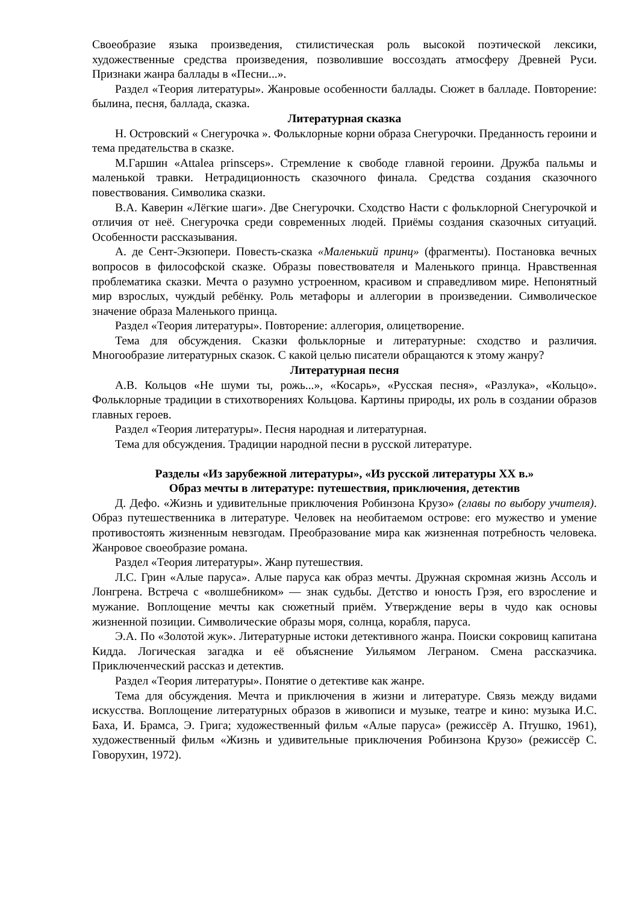Своеобразие языка произведения, стилистическая роль высокой поэтической лексики, художественные средства произведения, позволившие воссоздать атмосферу Древней Руси. Признаки жанра баллады в «Песни...».
Раздел «Теория литературы». Жанровые особенности баллады. Сюжет в балладе. Повторение: былина, песня, баллада, сказка.
Литературная сказка
Н. Островский « Снегурочка ». Фольклорные корни образа Снегурочки. Преданность героини и тема предательства в сказке.
М.Гаршин «Attalea prinsceps». Стремление к свободе главной героини. Дружба пальмы и маленькой травки. Нетрадиционность сказочного финала. Средства создания сказочного повествования. Символика сказки.
В.А. Каверин «Лёгкие шаги». Две Снегурочки. Сходство Насти с фольклорной Снегурочкой и отличия от неё. Снегурочка среди современных людей. Приёмы создания сказочных ситуаций. Особенности рассказывания.
А. де Сент-Экзюпери. Повесть-сказка «Маленький принц» (фрагменты). Постановка вечных вопросов в философской сказке. Образы повествователя и Маленького принца. Нравственная проблематика сказки. Мечта о разумно устроенном, красивом и справедливом мире. Непонятный мир взрослых, чуждый ребёнку. Роль метафоры и аллегории в произведении. Символическое значение образа Маленького принца.
Раздел «Теория литературы». Повторение: аллегория, олицетворение.
Тема для обсуждения. Сказки фольклорные и литературные: сходство и различия. Многообразие литературных сказок. С какой целью писатели обращаются к этому жанру?
Литературная песня
А.В. Кольцов «Не шуми ты, рожь...», «Косарь», «Русская песня», «Разлука», «Кольцо». Фольклорные традиции в стихотворениях Кольцова. Картины природы, их роль в создании образов главных героев.
Раздел «Теория литературы». Песня народная и литературная.
Тема для обсуждения. Традиции народной песни в русской литературе.
Разделы «Из зарубежной литературы», «Из русской литературы XX в.»
Образ мечты в литературе: путешествия, приключения, детектив
Д. Дефо. «Жизнь и удивительные приключения Робинзона Крузо» (главы по выбору учителя). Образ путешественника в литературе. Человек на необитаемом острове: его мужество и умение противостоять жизненным невзгодам. Преобразование мира как жизненная потребность человека. Жанровое своеобразие романа.
Раздел «Теория литературы». Жанр путешествия.
Л.С. Грин «Алые паруса». Алые паруса как образ мечты. Дружная скромная жизнь Ассоль и Лонгрена. Встреча с «волшебником» — знак судьбы. Детство и юность Грэя, его взросление и мужание. Воплощение мечты как сюжетный приём. Утверждение веры в чудо как основы жизненной позиции. Символические образы моря, солнца, корабля, паруса.
Э.А. По «Золотой жук». Литературные истоки детективного жанра. Поиски сокровищ капитана Кидда. Логическая загадка и её объяснение Уильямом Леграном. Смена рассказчика. Приключенческий рассказ и детектив.
Раздел «Теория литературы». Понятие о детективе как жанре.
Тема для обсуждения. Мечта и приключения в жизни и литературе. Связь между видами искусства. Воплощение литературных образов в живописи и музыке, театре и кино: музыка И.С. Баха, И. Брамса, Э. Грига; художественный фильм «Алые паруса» (режиссёр А. Птушко, 1961), художественный фильм «Жизнь и удивительные приключения Робинзона Крузо» (режиссёр С. Говорухин, 1972).